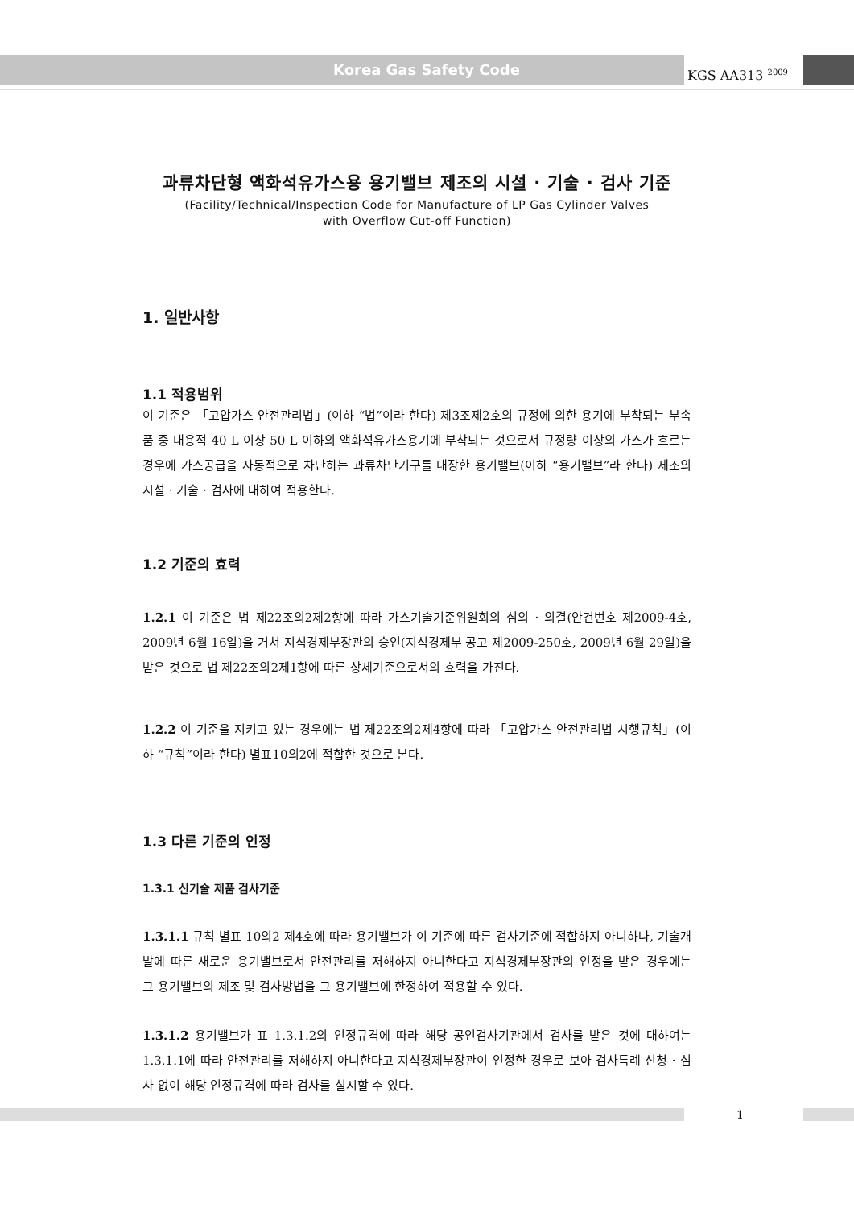Korea Gas Safety Code KGS AA313 <sup>2009</sup>
과류차단형 액화석유가스용 용기밸브 제조의 시설 · 기술 · 검사 기준
(Facility/Technical/Inspection Code for Manufacture of LP Gas Cylinder Valves
with Overflow Cut-off Function)
1. 일반사항
1.1 적용범위
이 기준은 「고압가스 안전관리법」(이하 “법”이라 한다) 제3조제2호의 규정에 의한 용기에 부착되는 부속품 중 내용적 40 L 이상 50 L 이하의 액화석유가스용기에 부착되는 것으로서 규정량 이상의 가스가 흐르는 경우에 가스공급을 자동적으로 차단하는 과류차단기구를 내장한 용기밸브(이하 “용기밸브”라 한다) 제조의 시설 · 기술 · 검사에 대하여 적용한다.
1.2 기준의 효력
1.2.1 이 기준은 법 제22조의2제2항에 따라 가스기술기준위원회의 심의 · 의결(안건번호 제2009-4호, 2009년 6월 16일)을 거쳐 지식경제부장관의 승인(지식경제부 공고 제2009-250호, 2009년 6월 29일)을 받은 것으로 법 제22조의2제1항에 따른 상세기준으로서의 효력을 가진다.
1.2.2 이 기준을 지키고 있는 경우에는 법 제22조의2제4항에 따라 「고압가스 안전관리법 시행규칙」(이하 “규칙”이라 한다) 별표10의2에 적합한 것으로 본다.
1.3 다른 기준의 인정
1.3.1 신기술 제품 검사기준
1.3.1.1 규칙 별표 10의2 제4호에 따라 용기밸브가 이 기준에 따른 검사기준에 적합하지 아니하나, 기술개발에 따른 새로운 용기밸브로서 안전관리를 저해하지 아니한다고 지식경제부장관의 인정을 받은 경우에는 그 용기밸브의 제조 및 검사방법을 그 용기밸브에 한정하여 적용할 수 있다.
1.3.1.2 용기밸브가 표 1.3.1.2의 인정규격에 따라 해당 공인검사기관에서 검사를 받은 것에 대하여는 1.3.1.1에 따라 안전관리를 저해하지 아니한다고 지식경제부장관이 인정한 경우로 보아 검사특례 신청 · 심사 없이 해당 인정규격에 따라 검사를 실시할 수 있다.
1